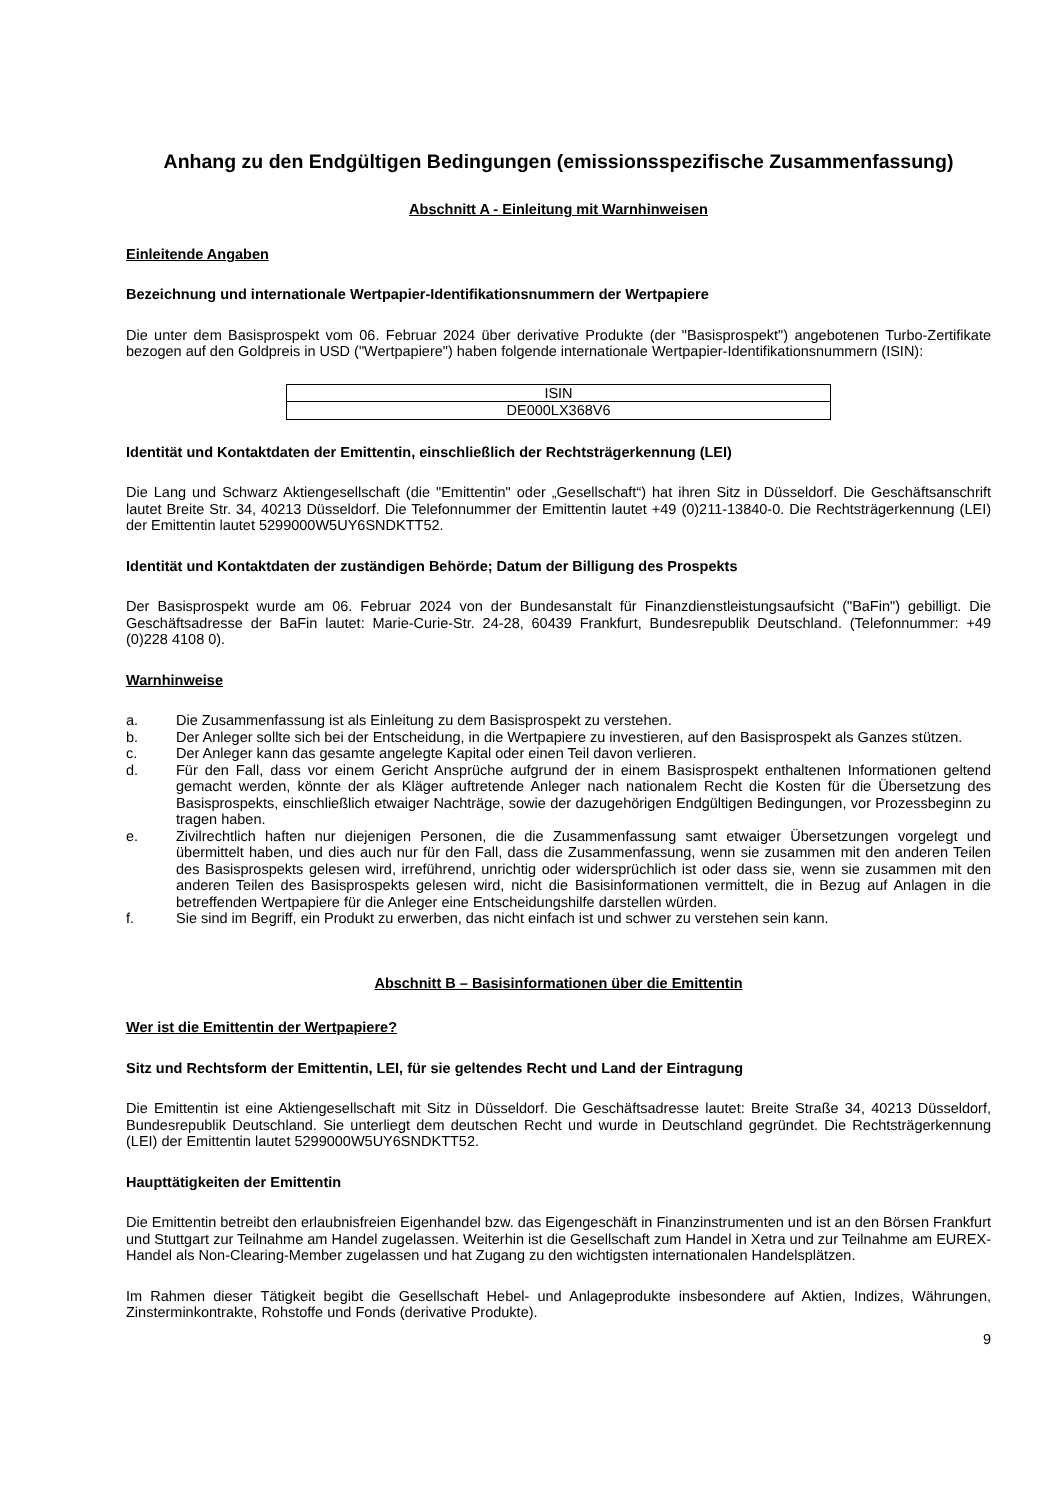Anhang zu den Endgültigen Bedingungen (emissionsspezifische Zusammenfassung)
Abschnitt A - Einleitung mit Warnhinweisen
Einleitende Angaben
Bezeichnung und internationale Wertpapier-Identifikationsnummern der Wertpapiere
Die unter dem Basisprospekt vom 06. Februar 2024 über derivative Produkte (der "Basisprospekt") angebotenen Turbo-Zertifikate bezogen auf den Goldpreis in USD ("Wertpapiere") haben folgende internationale Wertpapier-Identifikationsnummern (ISIN):
| ISIN |
| DE000LX368V6 |
Identität und Kontaktdaten der Emittentin, einschließlich der Rechtsträgerkennung (LEI)
Die Lang und Schwarz Aktiengesellschaft (die "Emittentin" oder „Gesellschaft“) hat ihren Sitz in Düsseldorf. Die Geschäftsanschrift lautet Breite Str. 34, 40213 Düsseldorf. Die Telefonnummer der Emittentin lautet +49 (0)211-13840-0. Die Rechtsträgerkennung (LEI) der Emittentin lautet 5299000W5UY6SNDKTT52.
Identität und Kontaktdaten der zuständigen Behörde; Datum der Billigung des Prospekts
Der Basisprospekt wurde am 06. Februar 2024 von der Bundesanstalt für Finanzdienstleistungsaufsicht ("BaFin") gebilligt. Die Geschäftsadresse der BaFin lautet: Marie-Curie-Str. 24-28, 60439 Frankfurt, Bundesrepublik Deutschland. (Telefonnummer: +49 (0)228 4108 0).
Warnhinweise
a. Die Zusammenfassung ist als Einleitung zu dem Basisprospekt zu verstehen.
b. Der Anleger sollte sich bei der Entscheidung, in die Wertpapiere zu investieren, auf den Basisprospekt als Ganzes stützen.
c. Der Anleger kann das gesamte angelegte Kapital oder einen Teil davon verlieren.
d. Für den Fall, dass vor einem Gericht Ansprüche aufgrund der in einem Basisprospekt enthaltenen Informationen geltend gemacht werden, könnte der als Kläger auftretende Anleger nach nationalem Recht die Kosten für die Übersetzung des Basisprospekts, einschließlich etwaiger Nachträge, sowie der dazugehörigen Endgültigen Bedingungen, vor Prozessbeginn zu tragen haben.
e. Zivilrechtlich haften nur diejenigen Personen, die die Zusammenfassung samt etwaiger Übersetzungen vorgelegt und übermittelt haben, und dies auch nur für den Fall, dass die Zusammenfassung, wenn sie zusammen mit den anderen Teilen des Basisprospekts gelesen wird, irreführend, unrichtig oder widersprüchlich ist oder dass sie, wenn sie zusammen mit den anderen Teilen des Basisprospekts gelesen wird, nicht die Basisinformationen vermittelt, die in Bezug auf Anlagen in die betreffenden Wertpapiere für die Anleger eine Entscheidungshilfe darstellen würden.
f. Sie sind im Begriff, ein Produkt zu erwerben, das nicht einfach ist und schwer zu verstehen sein kann.
Abschnitt B – Basisinformationen über die Emittentin
Wer ist die Emittentin der Wertpapiere?
Sitz und Rechtsform der Emittentin, LEI, für sie geltendes Recht und Land der Eintragung
Die Emittentin ist eine Aktiengesellschaft mit Sitz in Düsseldorf. Die Geschäftsadresse lautet: Breite Straße 34, 40213 Düsseldorf, Bundesrepublik Deutschland. Sie unterliegt dem deutschen Recht und wurde in Deutschland gegründet. Die Rechtsträgerkennung (LEI) der Emittentin lautet 5299000W5UY6SNDKTT52.
Haupttätigkeiten der Emittentin
Die Emittentin betreibt den erlaubnisfreien Eigenhandel bzw. das Eigengeschäft in Finanzinstrumenten und ist an den Börsen Frankfurt und Stuttgart zur Teilnahme am Handel zugelassen. Weiterhin ist die Gesellschaft zum Handel in Xetra und zur Teilnahme am EUREX-Handel als Non-Clearing-Member zugelassen und hat Zugang zu den wichtigsten internationalen Handelsplätzen.
Im Rahmen dieser Tätigkeit begibt die Gesellschaft Hebel- und Anlageprodukte insbesondere auf Aktien, Indizes, Währungen, Zinsterminkontrakte, Rohstoffe und Fonds (derivative Produkte).
9